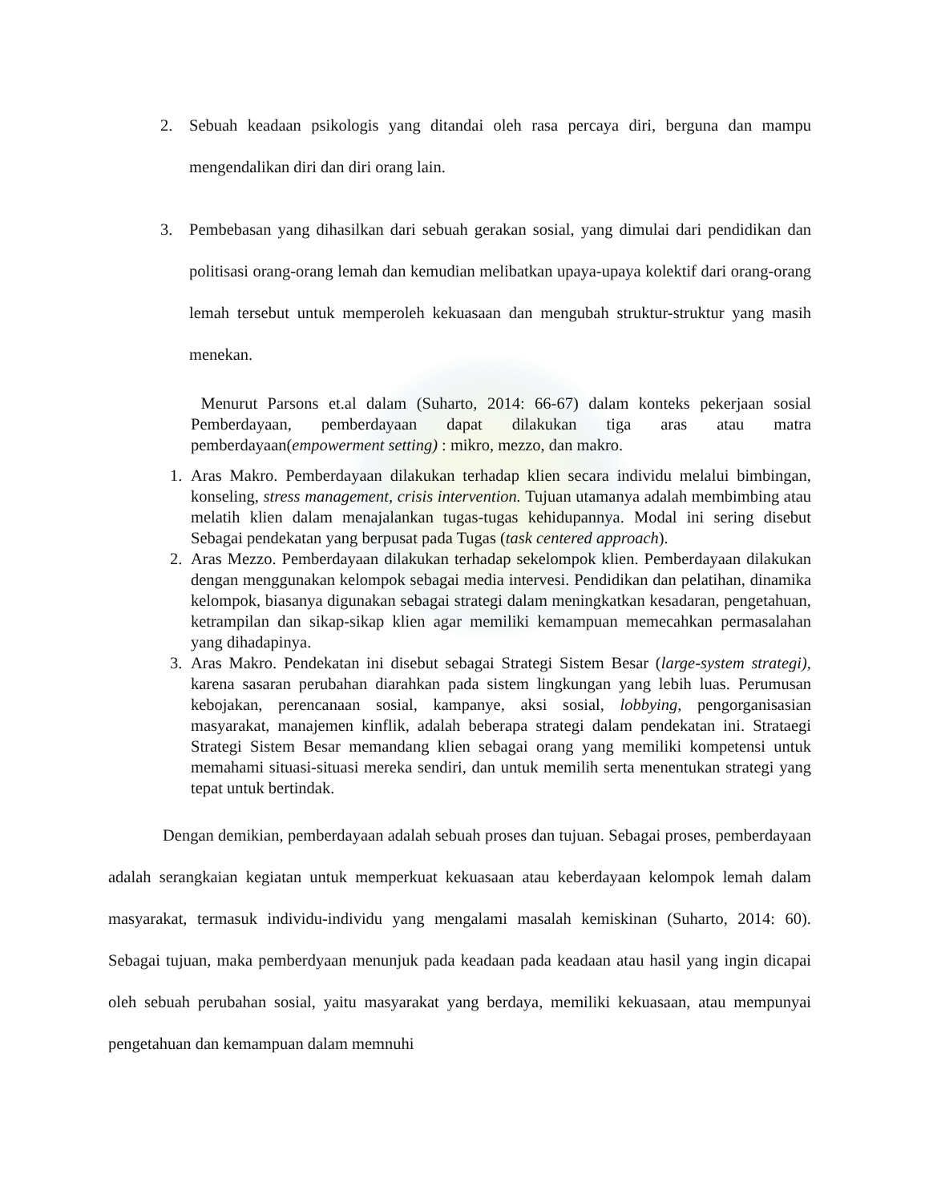2. Sebuah keadaan psikologis yang ditandai oleh rasa percaya diri, berguna dan mampu mengendalikan diri dan diri orang lain.
3. Pembebasan yang dihasilkan dari sebuah gerakan sosial, yang dimulai dari pendidikan dan politisasi orang-orang lemah dan kemudian melibatkan upaya-upaya kolektif dari orang-orang lemah tersebut untuk memperoleh kekuasaan dan mengubah struktur-struktur yang masih menekan.
Menurut Parsons et.al dalam (Suharto, 2014: 66-67) dalam konteks pekerjaan sosial Pemberdayaan, pemberdayaan dapat dilakukan tiga aras atau matra pemberdayaan(empowerment setting) : mikro, mezzo, dan makro.
1. Aras Makro. Pemberdayaan dilakukan terhadap klien secara individu melalui bimbingan, konseling, stress management, crisis intervention. Tujuan utamanya adalah membimbing atau melatih klien dalam menajalankan tugas-tugas kehidupannya. Modal ini sering disebut Sebagai pendekatan yang berpusat pada Tugas (task centered approach).
2. Aras Mezzo. Pemberdayaan dilakukan terhadap sekelompok klien. Pemberdayaan dilakukan dengan menggunakan kelompok sebagai media intervesi. Pendidikan dan pelatihan, dinamika kelompok, biasanya digunakan sebagai strategi dalam meningkatkan kesadaran, pengetahuan, ketrampilan dan sikap-sikap klien agar memiliki kemampuan memecahkan permasalahan yang dihadapinya.
3. Aras Makro. Pendekatan ini disebut sebagai Strategi Sistem Besar (large-system strategi), karena sasaran perubahan diarahkan pada sistem lingkungan yang lebih luas. Perumusan kebojakan, perencanaan sosial, kampanye, aksi sosial, lobbying, pengorganisasian masyarakat, manajemen kinflik, adalah beberapa strategi dalam pendekatan ini. Strataegi Strategi Sistem Besar memandang klien sebagai orang yang memiliki kompetensi untuk memahami situasi-situasi mereka sendiri, dan untuk memilih serta menentukan strategi yang tepat untuk bertindak.
Dengan demikian, pemberdayaan adalah sebuah proses dan tujuan. Sebagai proses, pemberdayaan adalah serangkaian kegiatan untuk memperkuat kekuasaan atau keberdayaan kelompok lemah dalam masyarakat, termasuk individu-individu yang mengalami masalah kemiskinan (Suharto, 2014: 60). Sebagai tujuan, maka pemberdyaan menunjuk pada keadaan pada keadaan atau hasil yang ingin dicapai oleh sebuah perubahan sosial, yaitu masyarakat yang berdaya, memiliki kekuasaan, atau mempunyai pengetahuan dan kemampuan dalam memnuhi